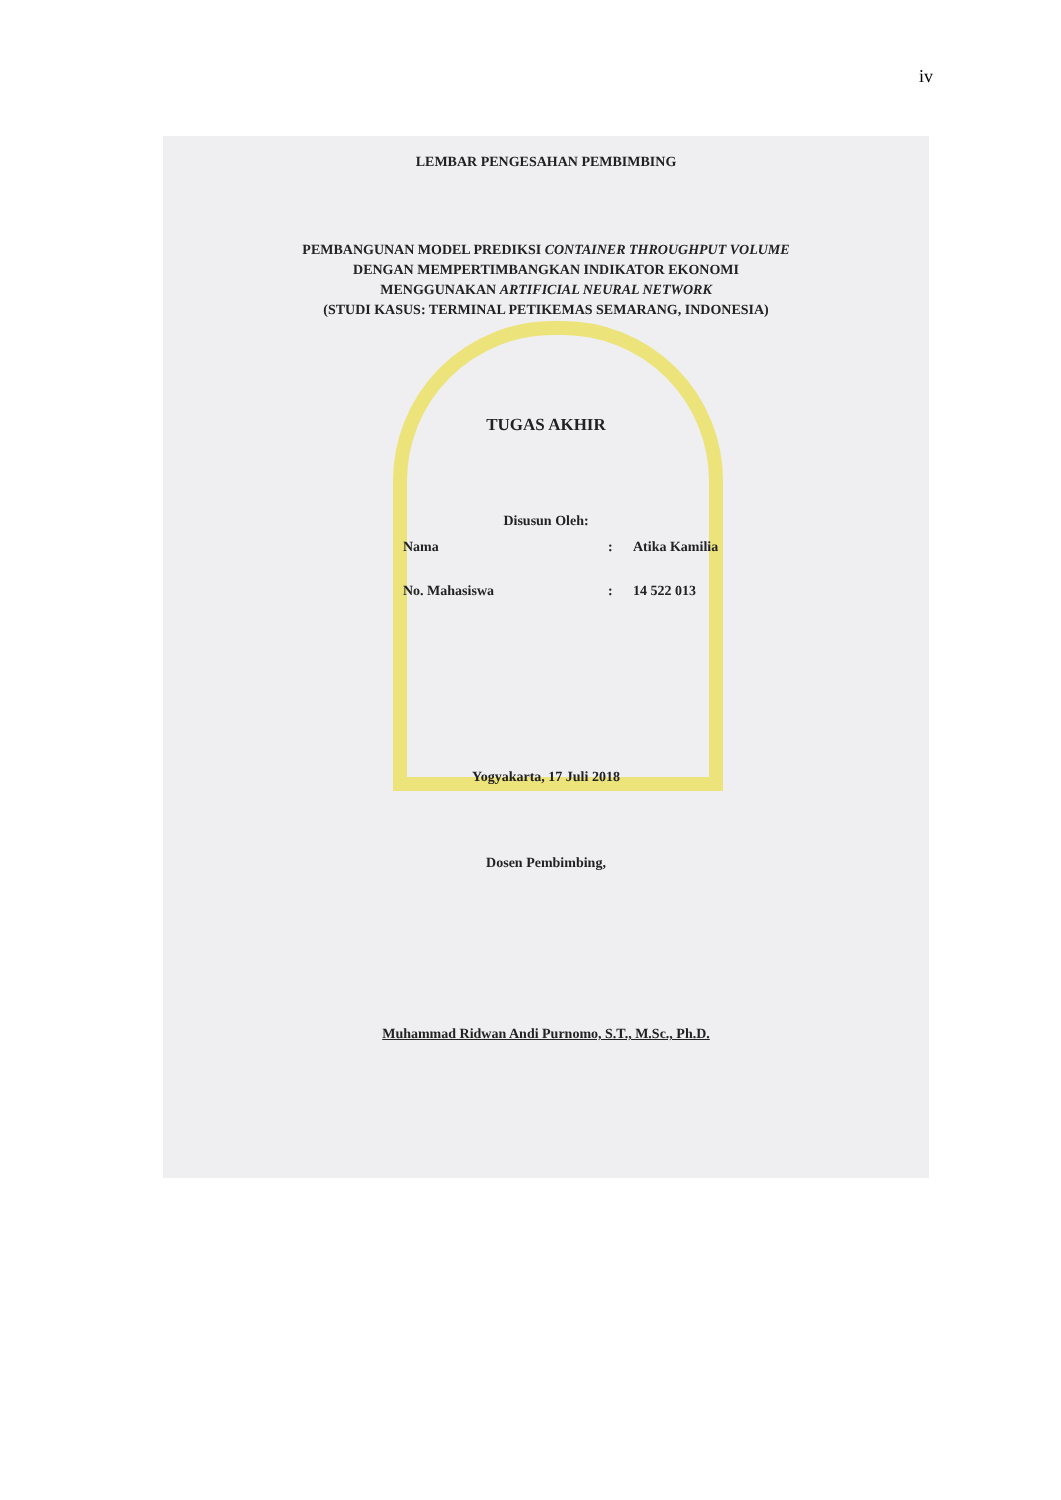iv
LEMBAR PENGESAHAN PEMBIMBING
PEMBANGUNAN MODEL PREDIKSI CONTAINER THROUGHPUT VOLUME
DENGAN MEMPERTIMBANGKAN INDIKATOR EKONOMI
MENGGUNAKAN ARTIFICIAL NEURAL NETWORK
(STUDI KASUS: TERMINAL PETIKEMAS SEMARANG, INDONESIA)
TUGAS AKHIR
Disusun Oleh:
Nama: Atika Kamilia
No. Mahasiswa: 14 522 013
Yogyakarta, 17 Juli 2018
Dosen Pembimbing,
Muhammad Ridwan Andi Purnomo, S.T., M.Sc., Ph.D.